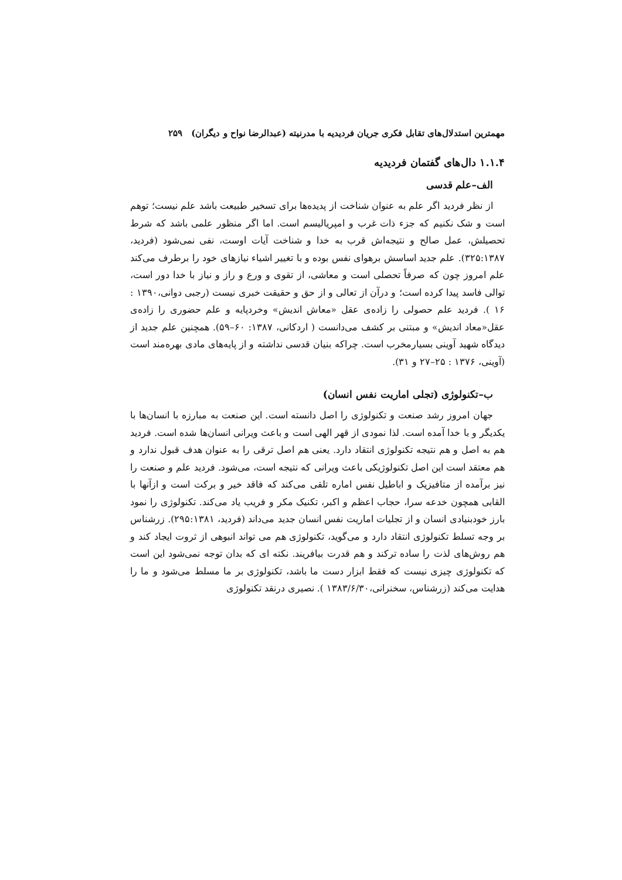مهمترین استدلال‌های تقابل فکری جریان فردیدیه با مدرنیته (عبدالرضا نواح و دیگران) ۲۵۹
۱.۱.۴ دال‌های گفتمان فردیدیه
الف–علم قدسی
از نظر فردید اگر علم به عنوان شناخت از پدیده‌ها برای تسخیر طبیعت باشد علم نیست؛ توهم است و شک نکنیم که جزء ذات غرب و امپریالیسم است. اما اگر منظور علمی باشد که شرط تحصیلش، عمل صالح و نتیجه‌اش قرب به خدا و شناخت آیات اوست، نفی نمی‌شود (فردید، ۳۲۵:۱۳۸۷). علم جدید اساسش برهوای نفس بوده و با تغییر اشیاء نیازهای خود را برطرف می‌کند علم امروز چون که صرفاً تحصلی است و معاشی، از تقوی و ورع و راز و نیاز با خدا دور است، توالی فاسد پیدا کرده است؛ و درآن از تعالی و از حق و حقیقت خبری نیست (رجبی دوانی،۱۳۹۰ : ۱۶ ). فردید علم حصولی را زاده‌ی عقل «معاش اندیش» وخردپایه و علم حضوری را زاده‌ی عقل«معاد اندیش» و مبتنی بر کشف می‌دانست ( اردکانی، ۱۳۸۷: ۶۰–۵۹). همچنین علم جدید از دیدگاه شهید آوینی بسیارمخرب است. چراکه بنیان قدسی نداشته و از پایه‌های مادی بهره‌مند است (آوینی، ۱۳۷۶ : ۲۵–۲۷ و ۳۱).
ب–تکنولوژی (تجلی اماریت نفس انسان)
جهان امروز رشد صنعت و تکنولوژی را اصل دانسته است. این صنعت به مبارزه با انسان‌ها با یکدیگر و با خدا آمده است. لذا نمودی از قهر الهی است و باعث ویرانی انسان‌ها شده است. فردید هم به اصل و هم نتیجه تکنولوژی انتقاد دارد. یعنی هم اصل ترقی را به عنوان هدف قبول ندارد و هم معتقد است این اصل تکنولوژیکی باعث ویرانی که نتیجه است، می‌شود. فردید علم و صنعت را نیز برآمده از متافیزیک و اباطیل نفس اماره تلقی می‌کند که فاقد خیر و برکت است و ازآنها با القابی همچون خدعه سرا، حجاب اعظم و اکبر، تکنیک مکر و فریب یاد می‌کند. تکنولوژی را نمود بارز خودبنیادی انسان و از تجلیات اماریت نفس انسان جدید می‌داند (فردید، ۲۹۵:۱۳۸۱). زرشناس بر وجه تسلط تکنولوژی انتقاد دارد و می‌گوید، تکنولوژی هم می تواند انبوهی از ثروت ایجاد کند و هم روش‌های لذت را ساده ترکند و هم قدرت بیافریند. نکته ای که بدان توجه نمی‌شود این است که تکنولوژی چیزی نیست که فقط ابزار دست ما باشد، تکنولوژی بر ما مسلط می‌شود و ما را هدایت می‌کند (زرشناس، سخنرانی،۱۳۸۳/۶/۳۰ ). نصیری درنقد تکنولوژی